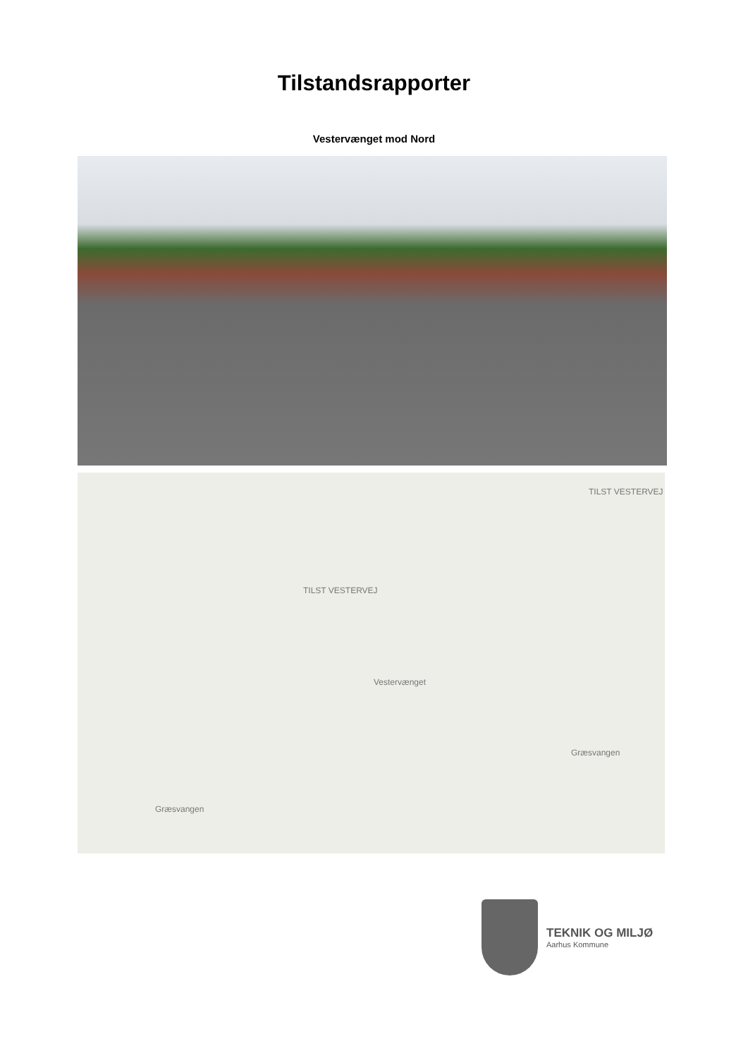Tilstandsrapporter
Vestervænget mod Nord
TILST VESTERVEJ
TILST VESTERVEJ
Vestervænget
Græsvangen
Græsvangen
TEKNIK OG MILJØ
Aarhus Kommune